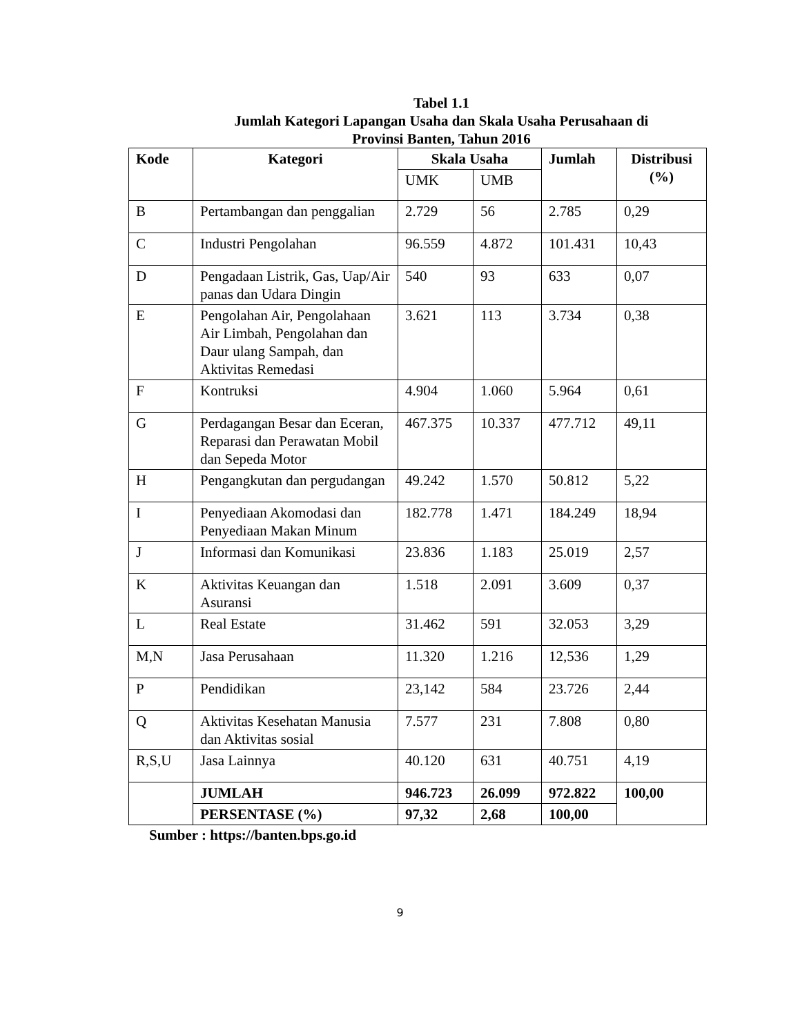Tabel 1.1
Jumlah Kategori Lapangan Usaha dan Skala Usaha Perusahaan di
Provinsi Banten, Tahun 2016
| Kode | Kategori | Skala Usaha | | Jumlah | Distribusi (%) |
| --- | --- | --- | --- | --- | --- |
| | | UMK | UMB | | |
| B | Pertambangan dan penggalian | 2.729 | 56 | 2.785 | 0,29 |
| C | Industri Pengolahan | 96.559 | 4.872 | 101.431 | 10,43 |
| D | Pengadaan Listrik, Gas, Uap/Air panas dan Udara Dingin | 540 | 93 | 633 | 0,07 |
| E | Pengolahan Air, Pengolahaan Air Limbah, Pengolahan dan Daur ulang Sampah, dan Aktivitas Remedasi | 3.621 | 113 | 3.734 | 0,38 |
| F | Kontruksi | 4.904 | 1.060 | 5.964 | 0,61 |
| G | Perdagangan Besar dan Eceran, Reparasi dan Perawatan Mobil dan Sepeda Motor | 467.375 | 10.337 | 477.712 | 49,11 |
| H | Pengangkutan dan pergudangan | 49.242 | 1.570 | 50.812 | 5,22 |
| I | Penyediaan Akomodasi dan Penyediaan Makan Minum | 182.778 | 1.471 | 184.249 | 18,94 |
| J | Informasi dan Komunikasi | 23.836 | 1.183 | 25.019 | 2,57 |
| K | Aktivitas Keuangan dan Asuransi | 1.518 | 2.091 | 3.609 | 0,37 |
| L | Real Estate | 31.462 | 591 | 32.053 | 3,29 |
| M,N | Jasa Perusahaan | 11.320 | 1.216 | 12,536 | 1,29 |
| P | Pendidikan | 23,142 | 584 | 23.726 | 2,44 |
| Q | Aktivitas Kesehatan Manusia dan Aktivitas sosial | 7.577 | 231 | 7.808 | 0,80 |
| R,S,U | Jasa Lainnya | 40.120 | 631 | 40.751 | 4,19 |
| | JUMLAH | 946.723 | 26.099 | 972.822 | 100,00 |
| | PERSENTASE (%) | 97,32 | 2,68 | 100,00 | |
Sumber : https://banten.bps.go.id
9